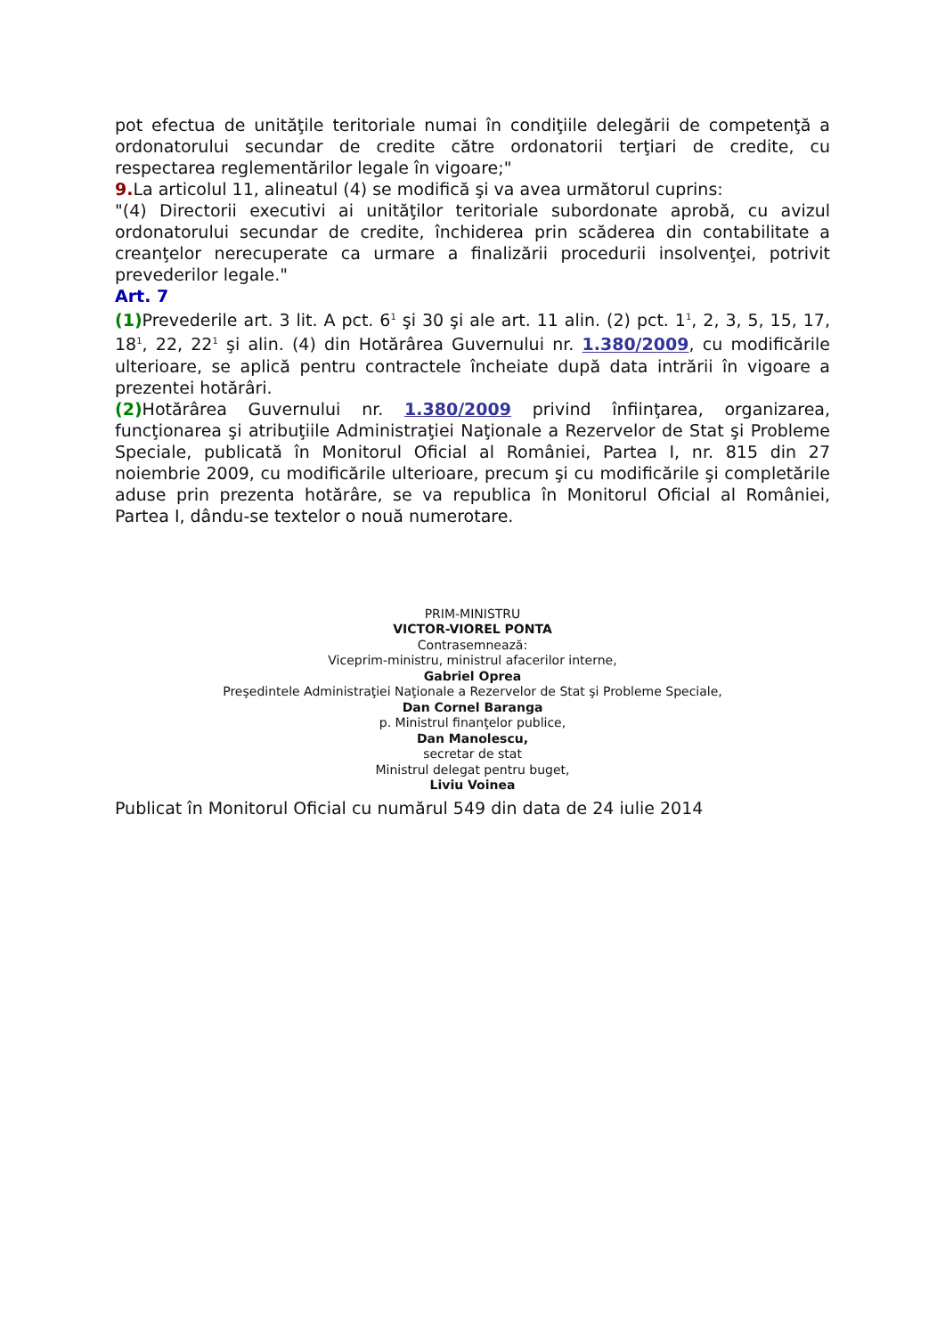pot efectua de unităţile teritoriale numai în condiţiile delegării de competenţă a ordonatorului secundar de credite către ordonatorii terţiari de credite, cu respectarea reglementărilor legale în vigoare;"
9. La articolul 11, alineatul (4) se modifică şi va avea următorul cuprins:
"(4) Directorii executivi ai unităţilor teritoriale subordonate aprobă, cu avizul ordonatorului secundar de credite, închiderea prin scăderea din contabilitate a creanţelor nerecuperate ca urmare a finalizării procedurii insolvenţei, potrivit prevederilor legale."
Art. 7
(1) Prevederile art. 3 lit. A pct. 6<sup>1</sup> şi 30 şi ale art. 11 alin. (2) pct. 1<sup>1</sup>, 2, 3, 5, 15, 17, 18<sup>1</sup>, 22, 22<sup>1</sup> şi alin. (4) din Hotărârea Guvernului nr. 1.380/2009, cu modificările ulterioare, se aplică pentru contractele încheiate după data intrării în vigoare a prezentei hotărâri.
(2) Hotărârea Guvernului nr. 1.380/2009 privind înfiinţarea, organizarea, funcţionarea şi atribuţiile Administraţiei Naţionale a Rezervelor de Stat şi Probleme Speciale, publicată în Monitorul Oficial al României, Partea I, nr. 815 din 27 noiembrie 2009, cu modificările ulterioare, precum şi cu modificările şi completările aduse prin prezenta hotărâre, se va republica în Monitorul Oficial al României, Partea I, dându-se textelor o nouă numerotare.
PRIM-MINISTRU
VICTOR-VIOREL PONTA
Contrasemnează:
Viceprim-ministru, ministrul afacerilor interne,
Gabriel Oprea
Preşedintele Administraţiei Naţionale a Rezervelor de Stat şi Probleme Speciale,
Dan Cornel Baranga
p. Ministrul finanţelor publice,
Dan Manolescu,
secretar de stat
Ministrul delegat pentru buget,
Liviu Voinea
Publicat în Monitorul Oficial cu numărul 549 din data de 24 iulie 2014